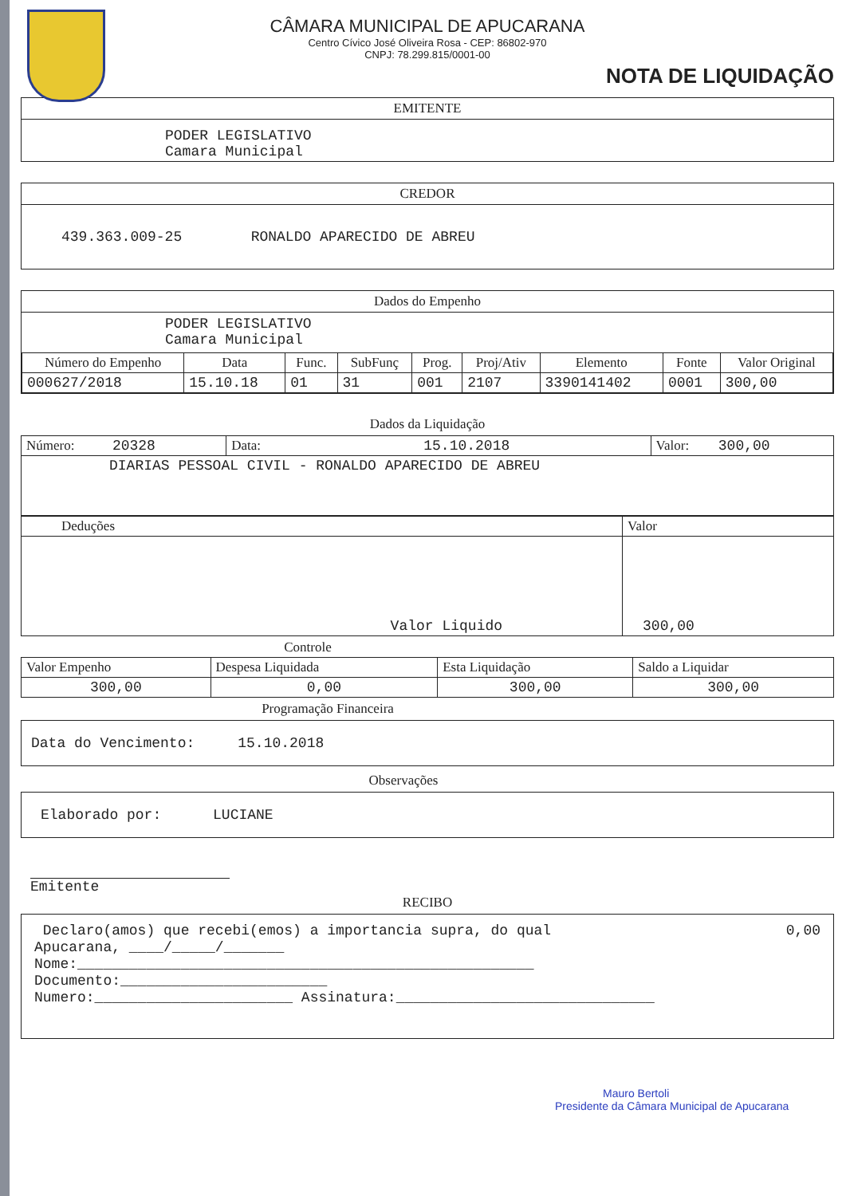CÂMARA MUNICIPAL DE APUCARANA
Centro Cívico José Oliveira Rosa - CEP: 86802-970
CNPJ: 78.299.815/0001-00
NOTA DE LIQUIDAÇÃO
EMITENTE
PODER LEGISLATIVO
Camara Municipal
CREDOR
439.363.009-25 RONALDO APARECIDO DE ABREU
Dados do Empenho
PODER LEGISLATIVO
Camara Municipal
| Número do Empenho | Data | Func. | SubFunç | Prog. | Proj/Ativ | Elemento | Fonte | Valor Original |
| --- | --- | --- | --- | --- | --- | --- | --- | --- |
| 000627/2018 | 15.10.18 | 01 | 31 | 001 | 2107 | 3390141402 | 0001 | 300,00 |
Dados da Liquidação
| Número: 20328 | Data: 15.10.2018 | Valor: 300,00 |
| DIARIAS PESSOAL CIVIL - RONALDO APARECIDO DE ABREU | | |
| Deduções | Valor |
| Valor Liquido | 300,00 |
Controle
| Valor Empenho | Despesa Liquidada | Esta Liquidação | Saldo a Liquidar |
| 300,00 | 0,00 | 300,00 | 300,00 |
Programação Financeira
Data do Vencimento: 15.10.2018
Observações
Elaborado por: LUCIANE
Emitente
RECIBO
Declaro(amos) que recebi(emos) a importancia supra, do qual 0,00
Apucarana, ____/_____/_______
Nome:_____________________________________________________
Documento:________________________
Numero:_______________________ Assinatura:______________________________
Mauro Bertoli
Presidente da Câmara Municipal de Apucarana